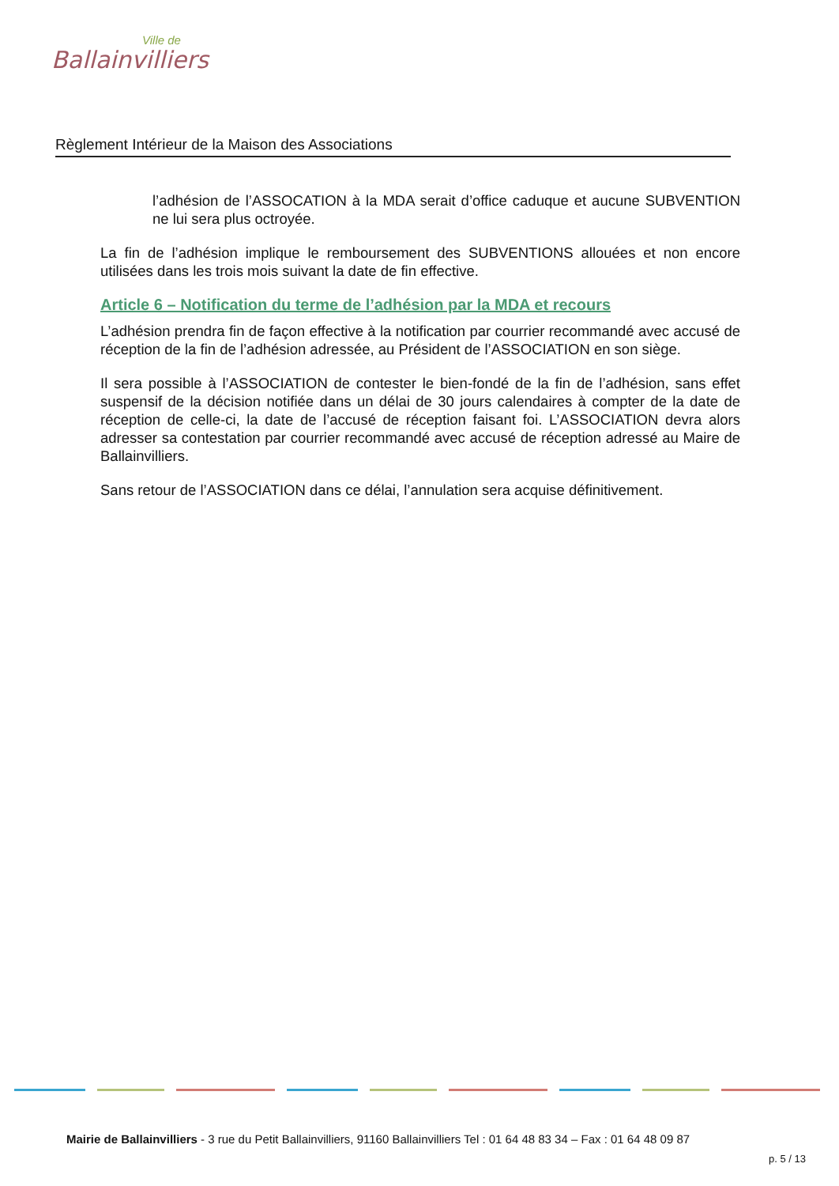Ville de
Ballainvilliers
Règlement Intérieur de la Maison des Associations
l’adhésion de l’ASSOCATION à la MDA serait d’office caduque et aucune SUBVENTION ne lui sera plus octroyée.
La fin de l’adhésion implique le remboursement des SUBVENTIONS allouées et non encore utilisées dans les trois mois suivant la date de fin effective.
Article 6 – Notification du terme de l’adhésion par la MDA et recours
L’adhésion prendra fin de façon effective à la notification par courrier recommandé avec accusé de réception de la fin de l’adhésion adressée, au Président de l’ASSOCIATION en son siège.
Il sera possible à l’ASSOCIATION de contester le bien-fondé de la fin de l’adhésion, sans effet suspensif de la décision notifiée dans un délai de 30 jours calendaires à compter de la date de réception de celle-ci, la date de l’accusé de réception faisant foi. L’ASSOCIATION devra alors adresser sa contestation par courrier recommandé avec accusé de réception adressé au Maire de Ballainvilliers.
Sans retour de l’ASSOCIATION dans ce délai, l’annulation sera acquise définitivement.
Mairie de Ballainvilliers - 3 rue du Petit Ballainvilliers, 91160 Ballainvilliers Tel : 01 64 48 83 34 – Fax : 01 64 48 09 87
p. 5 / 13